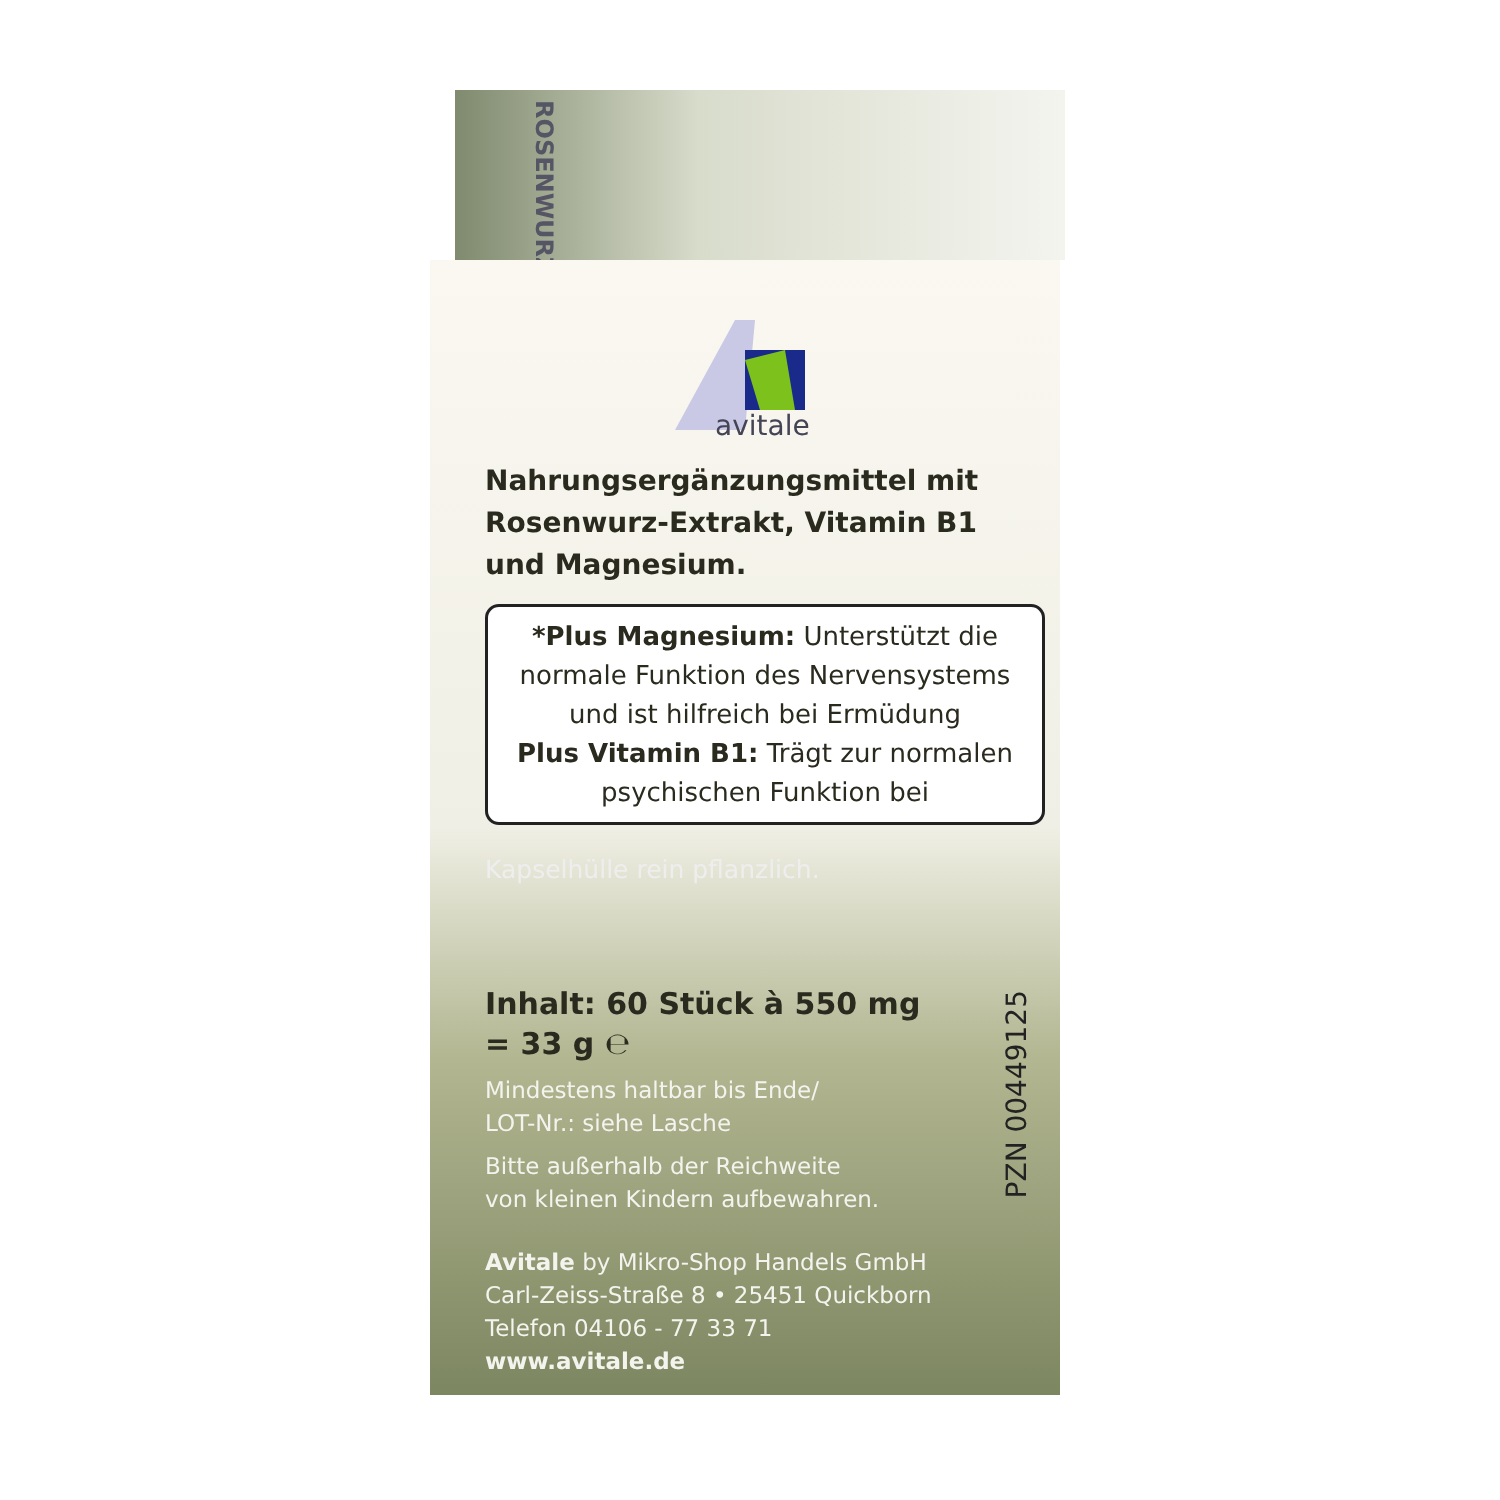ROSENWURZ
avitale
Nahrungsergänzungsmittel mit Rosenwurz-Extrakt, Vitamin B1 und Magnesium.
*Plus Magnesium: Unterstützt die normale Funktion des Nervensystems und ist hilfreich bei Ermüdung
Plus Vitamin B1: Trägt zur normalen psychischen Funktion bei
Kapselhülle rein pflanzlich.
Inhalt: 60 Stück à 550 mg
= 33 g ℮
Mindestens haltbar bis Ende/
LOT-Nr.: siehe Lasche
Bitte außerhalb der Reichweite
von kleinen Kindern aufbewahren.
Avitale by Mikro-Shop Handels GmbH
Carl-Zeiss-Straße 8 • 25451 Quickborn
Telefon 04106 - 77 33 71
www.avitale.de
PZN 00449125